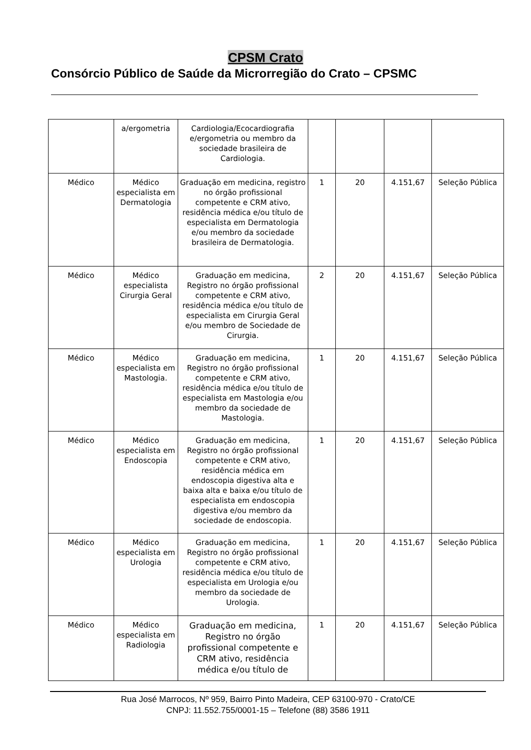CPSM Crato
Consórcio Público de Saúde da Microrregião do Crato – CPSMC
| | a/ergometria | Cardiologia/Ecocardiografia e/ergometria ou membro da sociedade brasileira de Cardiologia. | | | | |
| Médico | Médico especialista em Dermatologia | Graduação em medicina, registro no órgão profissional competente e CRM ativo, residência médica e/ou título de especialista em Dermatologia e/ou membro da sociedade brasileira de Dermatologia. | 1 | 20 | 4.151,67 | Seleção Pública |
| Médico | Médico especialista Cirurgia Geral | Graduação em medicina, Registro no órgão profissional competente e CRM ativo, residência médica e/ou título de especialista em Cirurgia Geral e/ou membro de Sociedade de Cirurgia. | 2 | 20 | 4.151,67 | Seleção Pública |
| Médico | Médico especialista em Mastologia. | Graduação em medicina, Registro no órgão profissional competente e CRM ativo, residência médica e/ou título de especialista em Mastologia e/ou membro da sociedade de Mastologia. | 1 | 20 | 4.151,67 | Seleção Pública |
| Médico | Médico especialista em Endoscopia | Graduação em medicina, Registro no órgão profissional competente e CRM ativo, residência médica em endoscopia digestiva alta e baixa alta e baixa e/ou título de especialista em endoscopia digestiva e/ou membro da sociedade de endoscopia. | 1 | 20 | 4.151,67 | Seleção Pública |
| Médico | Médico especialista em Urologia | Graduação em medicina, Registro no órgão profissional competente e CRM ativo, residência médica e/ou título de especialista em Urologia e/ou membro da sociedade de Urologia. | 1 | 20 | 4.151,67 | Seleção Pública |
| Médico | Médico especialista em Radiologia | Graduação em medicina, Registro no órgão profissional competente e CRM ativo, residência médica e/ou título de | 1 | 20 | 4.151,67 | Seleção Pública |
Rua José Marrocos, Nº 959, Bairro Pinto Madeira, CEP 63100-970 - Crato/CE
CNPJ: 11.552.755/0001-15 – Telefone (88) 3586 1911